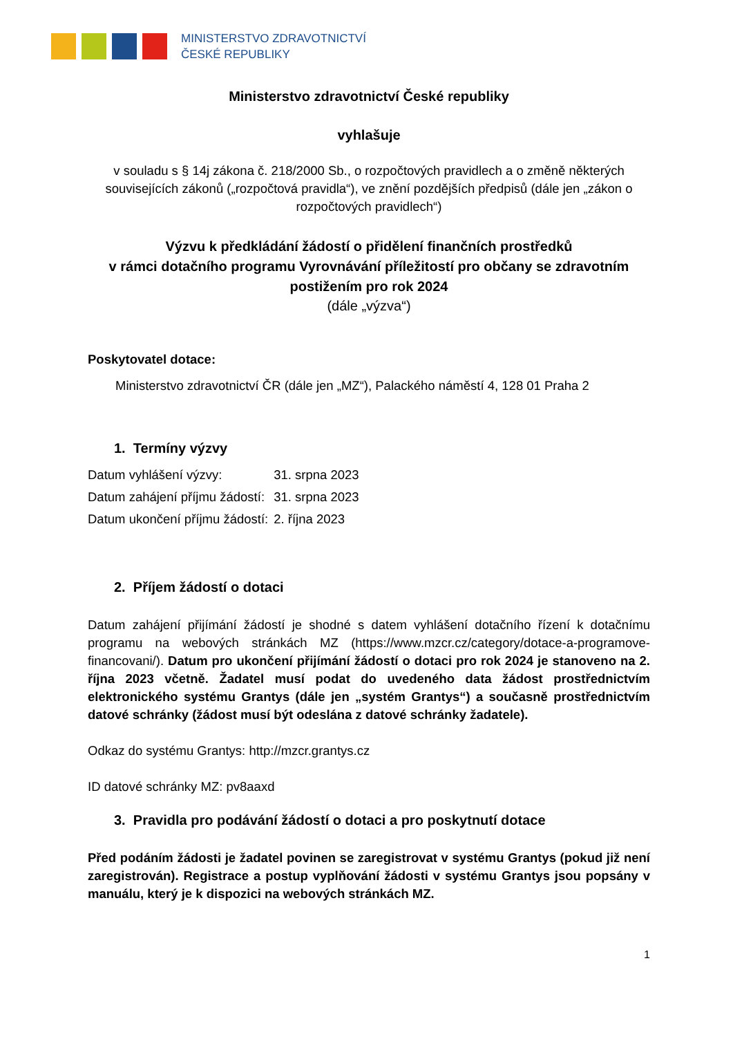MINISTERSTVO ZDRAVOTNICTVÍ
ČESKÉ REPUBLIKY
Ministerstvo zdravotnictví České republiky
vyhlašuje
v souladu s § 14j zákona č. 218/2000 Sb., o rozpočtových pravidlech a o změně některých souvisejících zákonů („rozpočtová pravidla“), ve znění pozdějších předpisů (dále jen „zákon o rozpočtových pravidlech“)
Výzvu k předkládání žádostí o přidělení finančních prostředků
v rámci dotačního programu Vyrovnávání příležitostí pro občany se zdravotním postižením pro rok 2024
(dále „výzva“)
Poskytovatel dotace:
Ministerstvo zdravotnictví ČR (dále jen „MZ“), Palackého náměstí 4, 128 01 Praha 2
1. Termíny výzvy
| Datum vyhlášení výzvy: | 31. srpna 2023 |
| Datum zahájení příjmu žádostí: | 31. srpna 2023 |
| Datum ukončení příjmu žádostí: | 2. října 2023 |
2. Příjem žádostí o dotaci
Datum zahájení přijímání žádostí je shodné s datem vyhlášení dotačního řízení k dotačnímu programu na webových stránkách MZ (https://www.mzcr.cz/category/dotace-a-programove-financovani/). Datum pro ukončení přijímání žádostí o dotaci pro rok 2024 je stanoveno na 2. října 2023 včetně. Žadatel musí podat do uvedeného data žádost prostřednictvím elektronického systému Grantys (dále jen „systém Grantys“) a současně prostřednictvím datové schránky (žádost musí být odeslána z datové schránky žadatele).
Odkaz do systému Grantys: http://mzcr.grantys.cz
ID datové schránky MZ: pv8aaxd
3. Pravidla pro podávání žádostí o dotaci a pro poskytnutí dotace
Před podáním žádosti je žadatel povinen se zaregistrovat v systému Grantys (pokud již není zaregistrován). Registrace a postup vyplňování žádosti v systému Grantys jsou popsány v manuálu, který je k dispozici na webových stránkách MZ.
1